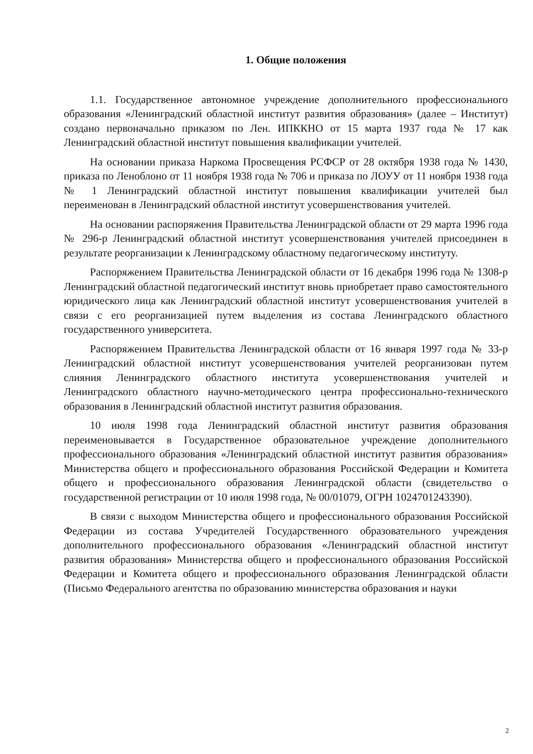1. Общие положения
1.1. Государственное автономное учреждение дополнительного профессионального образования «Ленинградский областной институт развития образования» (далее – Институт) создано первоначально приказом по Лен. ИПККНО от 15 марта 1937 года № 17 как Ленинградский областной институт повышения квалификации учителей.
На основании приказа Наркома Просвещения РСФСР от 28 октября 1938 года № 1430, приказа по Леноблоно от 11 ноября 1938 года № 706 и приказа по ЛОУУ от 11 ноября 1938 года № 1 Ленинградский областной институт повышения квалификации учителей был переименован в Ленинградский областной институт усовершенствования учителей.
На основании распоряжения Правительства Ленинградской области от 29 марта 1996 года № 296-р Ленинградский областной институт усовершенствования учителей присоединен в результате реорганизации к Ленинградскому областному педагогическому институту.
Распоряжением Правительства Ленинградской области от 16 декабря 1996 года № 1308-р Ленинградский областной педагогический институт вновь приобретает право самостоятельного юридического лица как Ленинградский областной институт усовершенствования учителей в связи с его реорганизацией путем выделения из состава Ленинградского областного государственного университета.
Распоряжением Правительства Ленинградской области от 16 января 1997 года № 33-р Ленинградский областной институт усовершенствования учителей реорганизован путем слияния Ленинградского областного института усовершенствования учителей и Ленинградского областного научно-методического центра профессионально-технического образования в Ленинградский областной институт развития образования.
10 июля 1998 года Ленинградский областной институт развития образования переименовывается в Государственное образовательное учреждение дополнительного профессионального образования «Ленинградский областной институт развития образования» Министерства общего и профессионального образования Российской Федерации и Комитета общего и профессионального образования Ленинградской области (свидетельство о государственной регистрации от 10 июля 1998 года, № 00/01079, ОГРН 1024701243390).
В связи с выходом Министерства общего и профессионального образования Российской Федерации из состава Учредителей Государственного образовательного учреждения дополнительного профессионального образования «Ленинградский областной институт развития образования» Министерства общего и профессионального образования Российской Федерации и Комитета общего и профессионального образования Ленинградской области (Письмо Федерального агентства по образованию министерства образования и науки
2